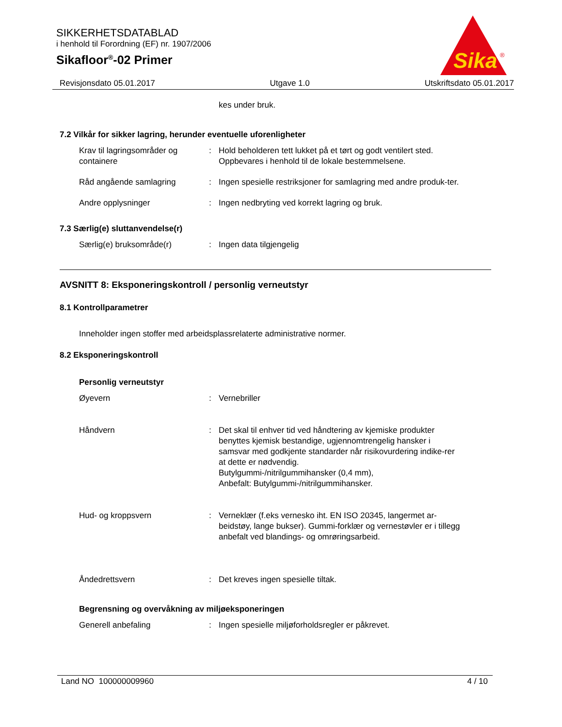SIKKERHETSDATABLAD
i henhold til Forordning (EF) nr. 1907/2006
Sikafloor<sup>®</sup>-02 Primer
Sika
®
Revisjonsdato 05.01.2017 Utgave 1.0 Utskriftsdato 05.01.2017
kes under bruk.
7.2 Vilkår for sikker lagring, herunder eventuelle uforenligheter
Krav til lagringsområder og containere
: Hold beholderen tett lukket på et tørt og godt ventilert sted. Oppbevares i henhold til de lokale bestemmelsene.
Råd angående samlagring : Ingen spesielle restriksjoner for samlagring med andre produk-ter.
Andre opplysninger : Ingen nedbryting ved korrekt lagring og bruk.
7.3 Særlig(e) sluttanvendelse(r)
Særlig(e) bruksområde(r) : Ingen data tilgjengelig
AVSNITT 8: Eksponeringskontroll / personlig verneutstyr
8.1 Kontrollparametrer
Inneholder ingen stoffer med arbeidsplassrelaterte administrative normer.
8.2 Eksponeringskontroll
Personlig verneutstyr
Øyevern : Vernebriller
Håndvern : Det skal til enhver tid ved håndtering av kjemiske produkter benyttes kjemisk bestandige, ugjennomtrengelig hansker i samsvar med godkjente standarder når risikovurdering indike-rer at dette er nødvendig.
Butylgummi-/nitrilgummihansker (0,4 mm),
Anbefalt: Butylgummi-/nitrilgummihansker.
Hud- og kroppsvern : Verneklær (f.eks vernesko iht. EN ISO 20345, langermet ar-beidstøy, lange bukser). Gummi-forklær og vernestøvler er i tillegg anbefalt ved blandings- og omrøringsarbeid.
Åndedrettsvern : Det kreves ingen spesielle tiltak.
Begrensning og overvåkning av miljøeksponeringen
Generell anbefaling : Ingen spesielle miljøforholdsregler er påkrevet.
Land NO 100000009960 4 / 10